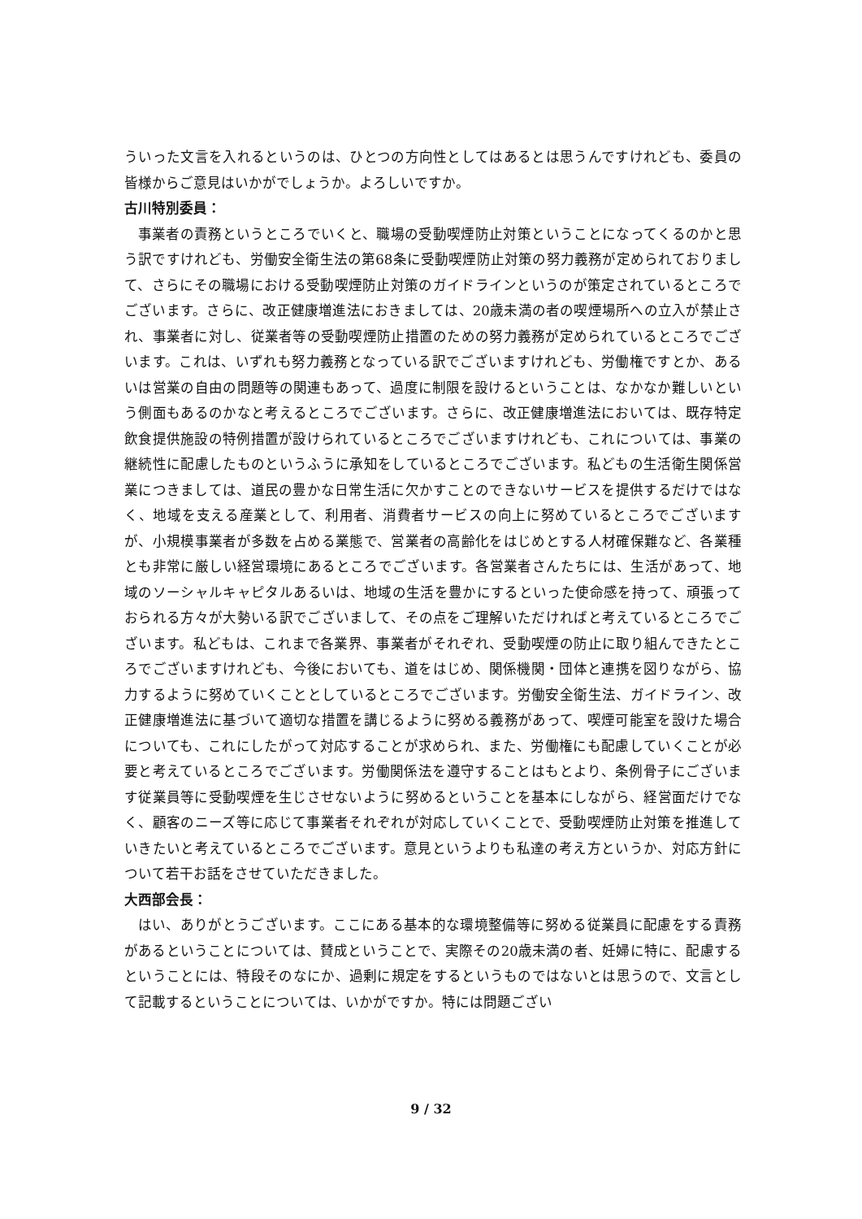ういった文言を入れるというのは、ひとつの方向性としてはあるとは思うんですけれども、委員の皆様からご意見はいかがでしょうか。よろしいですか。
古川特別委員：
事業者の責務というところでいくと、職場の受動喫煙防止対策ということになってくるのかと思う訳ですけれども、労働安全衛生法の第68条に受動喫煙防止対策の努力義務が定められておりまして、さらにその職場における受動喫煙防止対策のガイドラインというのが策定されているところでございます。さらに、改正健康増進法におきましては、20歳未満の者の喫煙場所への立入が禁止され、事業者に対し、従業者等の受動喫煙防止措置のための努力義務が定められているところでございます。これは、いずれも努力義務となっている訳でございますけれども、労働権ですとか、あるいは営業の自由の問題等の関連もあって、過度に制限を設けるということは、なかなか難しいという側面もあるのかなと考えるところでございます。さらに、改正健康増進法においては、既存特定飲食提供施設の特例措置が設けられているところでございますけれども、これについては、事業の継続性に配慮したものというふうに承知をしているところでございます。私どもの生活衛生関係営業につきましては、道民の豊かな日常生活に欠かすことのできないサービスを提供するだけではなく、地域を支える産業として、利用者、消費者サービスの向上に努めているところでございますが、小規模事業者が多数を占める業態で、営業者の高齢化をはじめとする人材確保難など、各業種とも非常に厳しい経営環境にあるところでございます。各営業者さんたちには、生活があって、地域のソーシャルキャピタルあるいは、地域の生活を豊かにするといった使命感を持って、頑張っておられる方々が大勢いる訳でございまして、その点をご理解いただければと考えているところでございます。私どもは、これまで各業界、事業者がそれぞれ、受動喫煙の防止に取り組んできたところでございますけれども、今後においても、道をはじめ、関係機関・団体と連携を図りながら、協力するように努めていくこととしているところでございます。労働安全衛生法、ガイドライン、改正健康増進法に基づいて適切な措置を講じるように努める義務があって、喫煙可能室を設けた場合についても、これにしたがって対応することが求められ、また、労働権にも配慮していくことが必要と考えているところでございます。労働関係法を遵守することはもとより、条例骨子にございます従業員等に受動喫煙を生じさせないように努めるということを基本にしながら、経営面だけでなく、顧客のニーズ等に応じて事業者それぞれが対応していくことで、受動喫煙防止対策を推進していきたいと考えているところでございます。意見というよりも私達の考え方というか、対応方針について若干お話をさせていただきました。
大西部会長：
はい、ありがとうございます。ここにある基本的な環境整備等に努める従業員に配慮をする責務があるということについては、賛成ということで、実際その20歳未満の者、妊婦に特に、配慮するということには、特段そのなにか、過剰に規定をするというものではないとは思うので、文言として記載するということについては、いかがですか。特には問題ござい
9 / 32